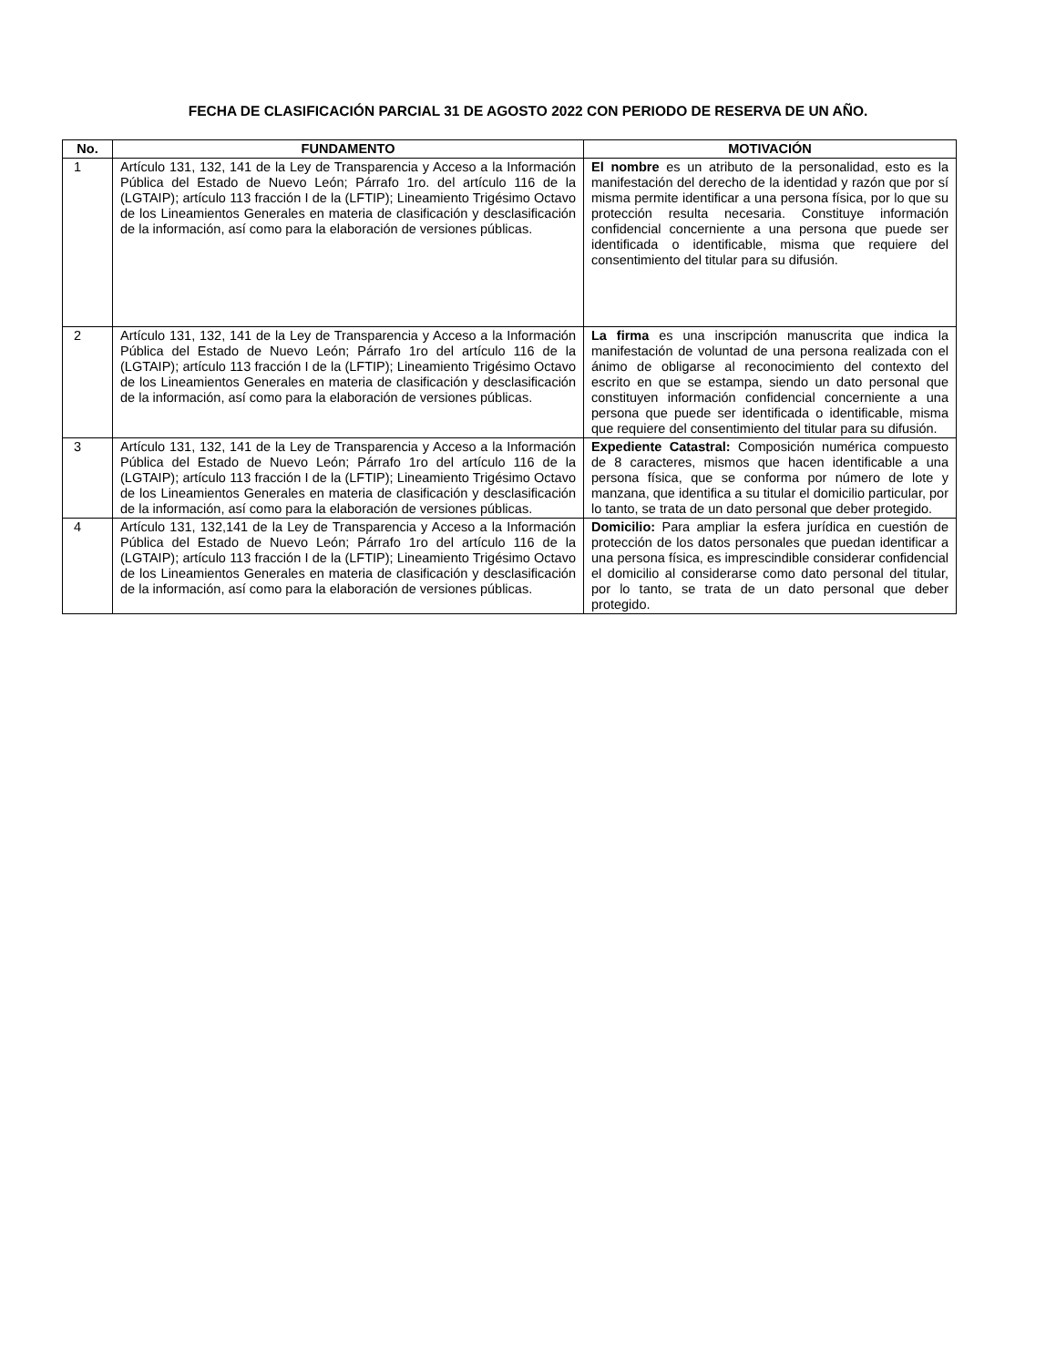FECHA DE CLASIFICACIÓN PARCIAL 31 DE AGOSTO 2022 CON PERIODO DE RESERVA DE UN AÑO.
| No. | FUNDAMENTO | MOTIVACIÓN |
| --- | --- | --- |
| 1 | Artículo 131, 132, 141 de la Ley de Transparencia y Acceso a la Información Pública del Estado de Nuevo León; Párrafo 1ro. del artículo 116 de la (LGTAIP); artículo 113 fracción I de la (LFTIP); Lineamiento Trigésimo Octavo de los Lineamientos Generales en materia de clasificación y desclasificación de la información, así como para la elaboración de versiones públicas. | El nombre es un atributo de la personalidad, esto es la manifestación del derecho de la identidad y razón que por sí misma permite identificar a una persona física, por lo que su protección resulta necesaria. Constituye información confidencial concerniente a una persona que puede ser identificada o identificable, misma que requiere del consentimiento del titular para su difusión. |
| 2 | Artículo 131, 132, 141 de la Ley de Transparencia y Acceso a la Información Pública del Estado de Nuevo León; Párrafo 1ro del artículo 116 de la (LGTAIP); artículo 113 fracción I de la (LFTIP); Lineamiento Trigésimo Octavo de los Lineamientos Generales en materia de clasificación y desclasificación de la información, así como para la elaboración de versiones públicas. | La firma es una inscripción manuscrita que indica la manifestación de voluntad de una persona realizada con el ánimo de obligarse al reconocimiento del contexto del escrito en que se estampa, siendo un dato personal que constituyen información confidencial concerniente a una persona que puede ser identificada o identificable, misma que requiere del consentimiento del titular para su difusión. |
| 3 | Artículo 131, 132, 141 de la Ley de Transparencia y Acceso a la Información Pública del Estado de Nuevo León; Párrafo 1ro del artículo 116 de la (LGTAIP); artículo 113 fracción I de la (LFTIP); Lineamiento Trigésimo Octavo de los Lineamientos Generales en materia de clasificación y desclasificación de la información, así como para la elaboración de versiones públicas. | Expediente Catastral: Composición numérica compuesto de 8 caracteres, mismos que hacen identificable a una persona física, que se conforma por número de lote y manzana, que identifica a su titular el domicilio particular, por lo tanto, se trata de un dato personal que deber protegido. |
| 4 | Artículo 131, 132,141 de la Ley de Transparencia y Acceso a la Información Pública del Estado de Nuevo León; Párrafo 1ro del artículo 116 de la (LGTAIP); artículo 113 fracción I de la (LFTIP); Lineamiento Trigésimo Octavo de los Lineamientos Generales en materia de clasificación y desclasificación de la información, así como para la elaboración de versiones públicas. | Domicilio: Para ampliar la esfera jurídica en cuestión de protección de los datos personales que puedan identificar a una persona física, es imprescindible considerar confidencial el domicilio al considerarse como dato personal del titular, por lo tanto, se trata de un dato personal que deber protegido. |